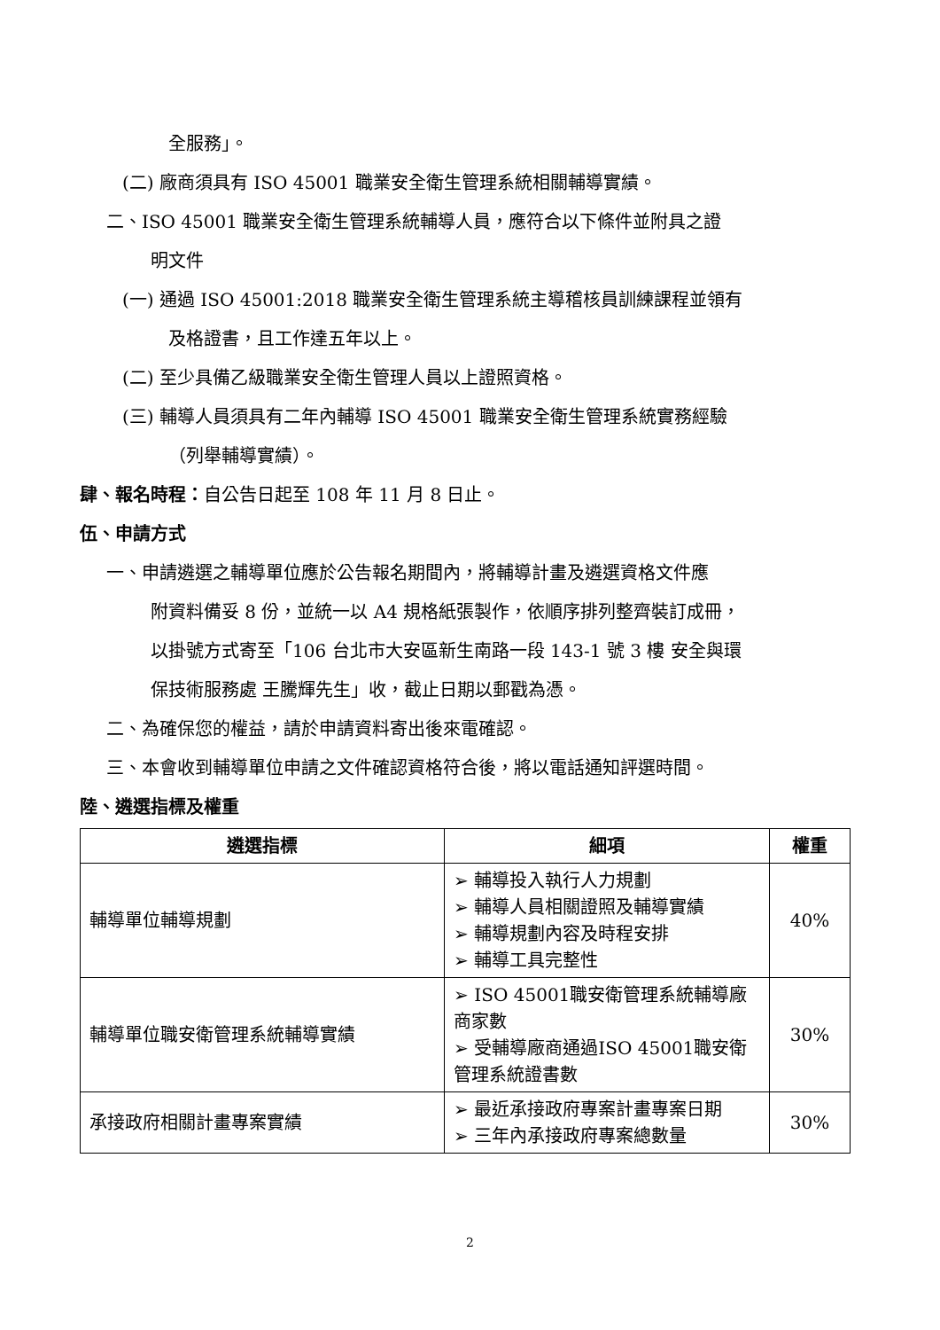全服務」。
(二) 廠商須具有 ISO 45001 職業安全衛生管理系統相關輔導實績。
二、ISO 45001 職業安全衛生管理系統輔導人員，應符合以下條件並附具之證
明文件
(一) 通過 ISO 45001:2018 職業安全衛生管理系統主導稽核員訓練課程並領有
及格證書，且工作達五年以上。
(二) 至少具備乙級職業安全衛生管理人員以上證照資格。
(三) 輔導人員須具有二年內輔導 ISO 45001 職業安全衛生管理系統實務經驗
（列舉輔導實績）。
肆、報名時程：自公告日起至 108 年 11 月 8 日止。
伍、申請方式
一、申請遴選之輔導單位應於公告報名期間內，將輔導計畫及遴選資格文件應
附資料備妥 8 份，並統一以 A4 規格紙張製作，依順序排列整齊裝訂成冊，
以掛號方式寄至「106 台北市大安區新生南路一段 143-1 號 3 樓 安全與環
保技術服務處 王騰輝先生」收，截止日期以郵戳為憑。
二、為確保您的權益，請於申請資料寄出後來電確認。
三、本會收到輔導單位申請之文件確認資格符合後，將以電話通知評選時間。
陸、遴選指標及權重
| 遴選指標 | 細項 | 權重 |
| --- | --- | --- |
| 輔導單位輔導規劃 | ➢ 輔導投入執行人力規劃 ➢ 輔導人員相關證照及輔導實績 ➢ 輔導規劃內容及時程安排 ➢ 輔導工具完整性 | 40% |
| 輔導單位職安衛管理系統輔導實績 | ➢ ISO 45001職安衛管理系統輔導廠商家數 ➢ 受輔導廠商通過ISO 45001職安衛管理系統證書數 | 30% |
| 承接政府相關計畫專案實績 | ➢ 最近承接政府專案計畫專案日期 ➢ 三年內承接政府專案總數量 | 30% |
2